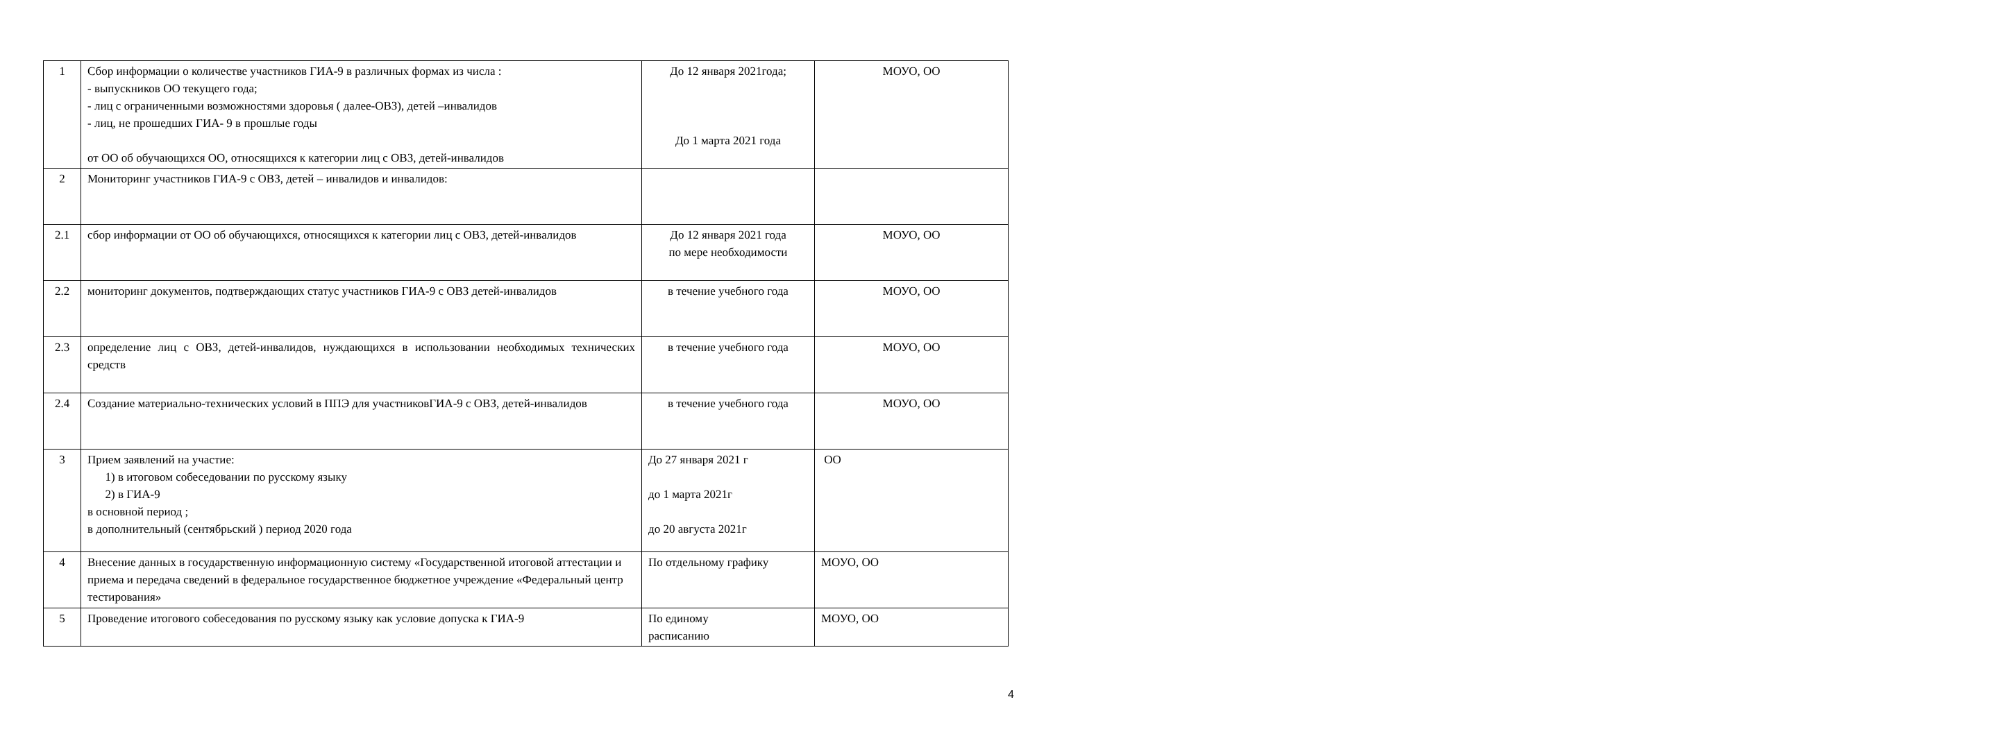| 1 | Сбор информации о количестве участников ГИА-9 в различных формах из числа : - выпускников ОО текущего года; - лиц с ограниченными возможностями здоровья ( далее-ОВЗ), детей –инвалидов - лиц, не прошедших ГИА- 9 в прошлые годы от ОО об обучающихся ОО, относящихся к категории лиц с ОВЗ, детей-инвалидов | До 12 января 2021года; До 1 марта 2021 года | МОУО, ОО |
| 2 | Мониторинг участников ГИА-9 с ОВЗ, детей – инвалидов и инвалидов: | | |
| 2.1 | сбор информации от ОО об обучающихся, относящихся к категории лиц с ОВЗ, детей-инвалидов | До 12 января 2021 года по мере необходимости | МОУО, ОО |
| 2.2 | мониторинг документов, подтверждающих статус участников ГИА-9 с ОВЗ детей-инвалидов | в течение учебного года | МОУО, ОО |
| 2.3 | определение лиц с ОВЗ, детей-инвалидов, нуждающихся в использовании необходимых технических средств | в течение учебного года | МОУО, ОО |
| 2.4 | Создание материально-технических условий в ППЭ для участниковГИА-9 с ОВЗ, детей-инвалидов | в течение учебного года | МОУО, ОО |
| 3 | Прием заявлений на участие: 1) в итоговом собеседовании по русскому языку 2) в ГИА-9 в основной период ; в дополнительный (сентябрьский ) период 2020 года | До 27 января 2021 г до 1 марта 2021г до 20 августа 2021г | ОО |
| 4 | Внесение данных в государственную информационную систему «Государственной итоговой аттестации и приема и передача сведений в федеральное государственное бюджетное учреждение «Федеральный центр тестирования» | По отдельному графику | МОУО, ОО |
| 5 | Проведение итогового собеседования по русскому языку как условие допуска к ГИА-9 | По единому расписанию | МОУО, ОО |
4